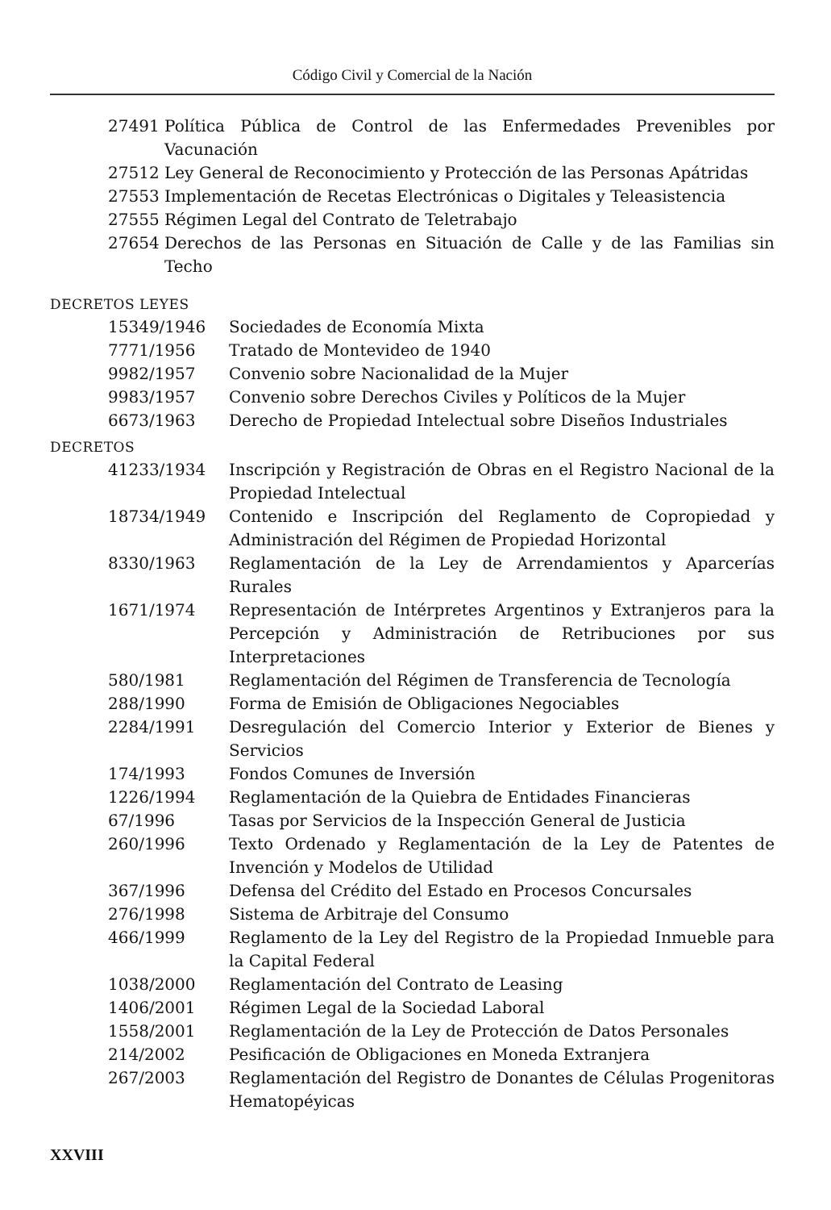Código Civil y Comercial de la Nación
27491 Política Pública de Control de las Enfermedades Prevenibles por Vacunación
27512 Ley General de Reconocimiento y Protección de las Personas Apátridas
27553 Implementación de Recetas Electrónicas o Digitales y Teleasistencia
27555 Régimen Legal del Contrato de Teletrabajo
27654 Derechos de las Personas en Situación de Calle y de las Familias sin Techo
DECRETOS LEYES
15349/1946 Sociedades de Economía Mixta
7771/1956 Tratado de Montevideo de 1940
9982/1957 Convenio sobre Nacionalidad de la Mujer
9983/1957 Convenio sobre Derechos Civiles y Políticos de la Mujer
6673/1963 Derecho de Propiedad Intelectual sobre Diseños Industriales
DECRETOS
41233/1934 Inscripción y Registración de Obras en el Registro Nacional de la Propiedad Intelectual
18734/1949 Contenido e Inscripción del Reglamento de Copropiedad y Administración del Régimen de Propiedad Horizontal
8330/1963 Reglamentación de la Ley de Arrendamientos y Aparcerías Rurales
1671/1974 Representación de Intérpretes Argentinos y Extranjeros para la Percepción y Administración de Retribuciones por sus Interpretaciones
580/1981 Reglamentación del Régimen de Transferencia de Tecnología
288/1990 Forma de Emisión de Obligaciones Negociables
2284/1991 Desregulación del Comercio Interior y Exterior de Bienes y Servicios
174/1993 Fondos Comunes de Inversión
1226/1994 Reglamentación de la Quiebra de Entidades Financieras
67/1996 Tasas por Servicios de la Inspección General de Justicia
260/1996 Texto Ordenado y Reglamentación de la Ley de Patentes de Invención y Modelos de Utilidad
367/1996 Defensa del Crédito del Estado en Procesos Concursales
276/1998 Sistema de Arbitraje del Consumo
466/1999 Reglamento de la Ley del Registro de la Propiedad Inmueble para la Capital Federal
1038/2000 Reglamentación del Contrato de Leasing
1406/2001 Régimen Legal de la Sociedad Laboral
1558/2001 Reglamentación de la Ley de Protección de Datos Personales
214/2002 Pesificación de Obligaciones en Moneda Extranjera
267/2003 Reglamentación del Registro de Donantes de Células Progenitoras Hematopéyicas
XXVIII